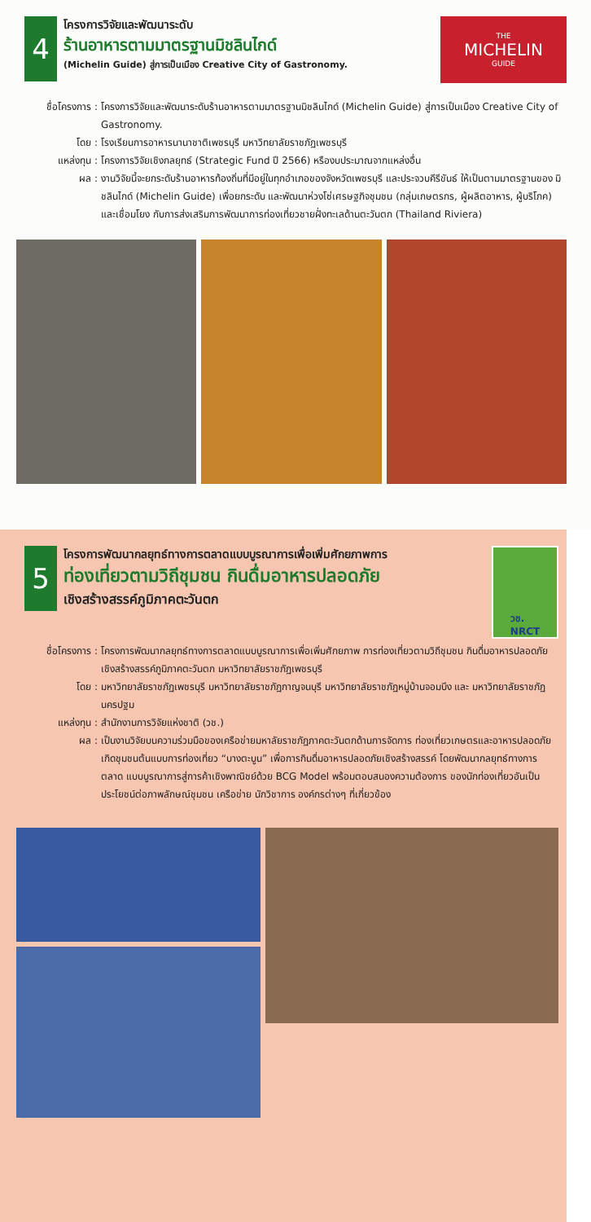4
โครงการวิจัยและพัฒนาระดับ
ร้านอาหารตามมาตรฐานมิชลินไกด์
(Michelin Guide) สู่การเป็นเมือง Creative City of Gastronomy.
THE
MICHELIN
GUIDE
ชื่อโครงการ :
โครงการวิจัยและพัฒนาระดับร้านอาหารตามมาตรฐานมิชลินไกด์ (Michelin Guide) สู่การเป็นเมือง Creative City of Gastronomy.
โดย : โรงเรียนการอาหารนานาชาติเพชรบุรี มหาวิทยาลัยราชภัฏเพชรบุรี
แหล่งทุน : โครงการวิจัยเชิงกลยุทธ์ (Strategic Fund ปี 2566) หรืองบประมาณจากแหล่งอื่น
ผล : งานวิจัยนี้จะยกระดับร้านอาหารท้องถิ่นที่มีอยู่ในทุกอำเภอของจังหวัดเพชรบุรี และประจวบคีรีขันธ์ ให้เป็นตามมาตรฐานของ มิชลินไกด์ (Michelin Guide) เพื่อยกระดับ และพัฒนาห่วงโซ่เศรษฐกิจชุมชน (กลุ่มเกษตรกร, ผู้ผลิตอาหาร, ผู้บริโภค) และเชื่อมโยง กับการส่งเสริมการพัฒนาการท่องเที่ยวชายฝั่งทะเลด้านตะวันตก (Thailand Riviera)
5
โครงการพัฒนากลยุทธ์ทางการตลาดแบบบูรณาการเพื่อเพิ่มศักยภาพการ
ท่องเที่ยวตามวิถีชุมชน กินดื่มอาหารปลอดภัย
เชิงสร้างสรรค์ภูมิภาคตะวันตก
วช.
NRCT
ชื่อโครงการ :
โครงการพัฒนากลยุทธ์ทางการตลาดแบบบูรณาการเพื่อเพิ่มศักยภาพ การท่องเที่ยวตามวิถีชุมชน กินดื่มอาหารปลอดภัย เชิงสร้างสรรค์ภูมิภาคตะวันตก มหาวิทยาลัยราชภัฏเพชรบุรี
โดย : มหาวิทยาลัยราชภัฏเพชรบุรี มหาวิทยาลัยราชภัฏกาญจนบุรี มหาวิทยาลัยราชภัฏหมู่บ้านจอมบึง และ มหาวิทยาลัยราชภัฏนครปฐม
แหล่งทุน : สำนักงานการวิจัยแห่งชาติ (วช.)
ผล : เป็นงานวิจัยบนความร่วมมือของเครือข่ายมหาลัยราชภัฏภาคตะวันตกด้านการจัดการ ท่องเที่ยวเกษตรและอาหารปลอดภัย เกิดชุมชนต้นแบบการท่องเที่ยว “บางตะบูน” เพื่อการกินดื่มอาหารปลอดภัยเชิงสร้างสรรค์ โดยพัฒนากลยุทธ์ทางการตลาด แบบบูรณาการสู่การค้าเชิงพาณิชย์ด้วย BCG Model พร้อมตอบสนองความต้องการ ของนักท่องเที่ยวอันเป็นประโยชน์ต่อภาพลักษณ์ชุมชน เครือข่าย นักวิชาการ องค์กรต่างๆ ที่เกี่ยวข้อง